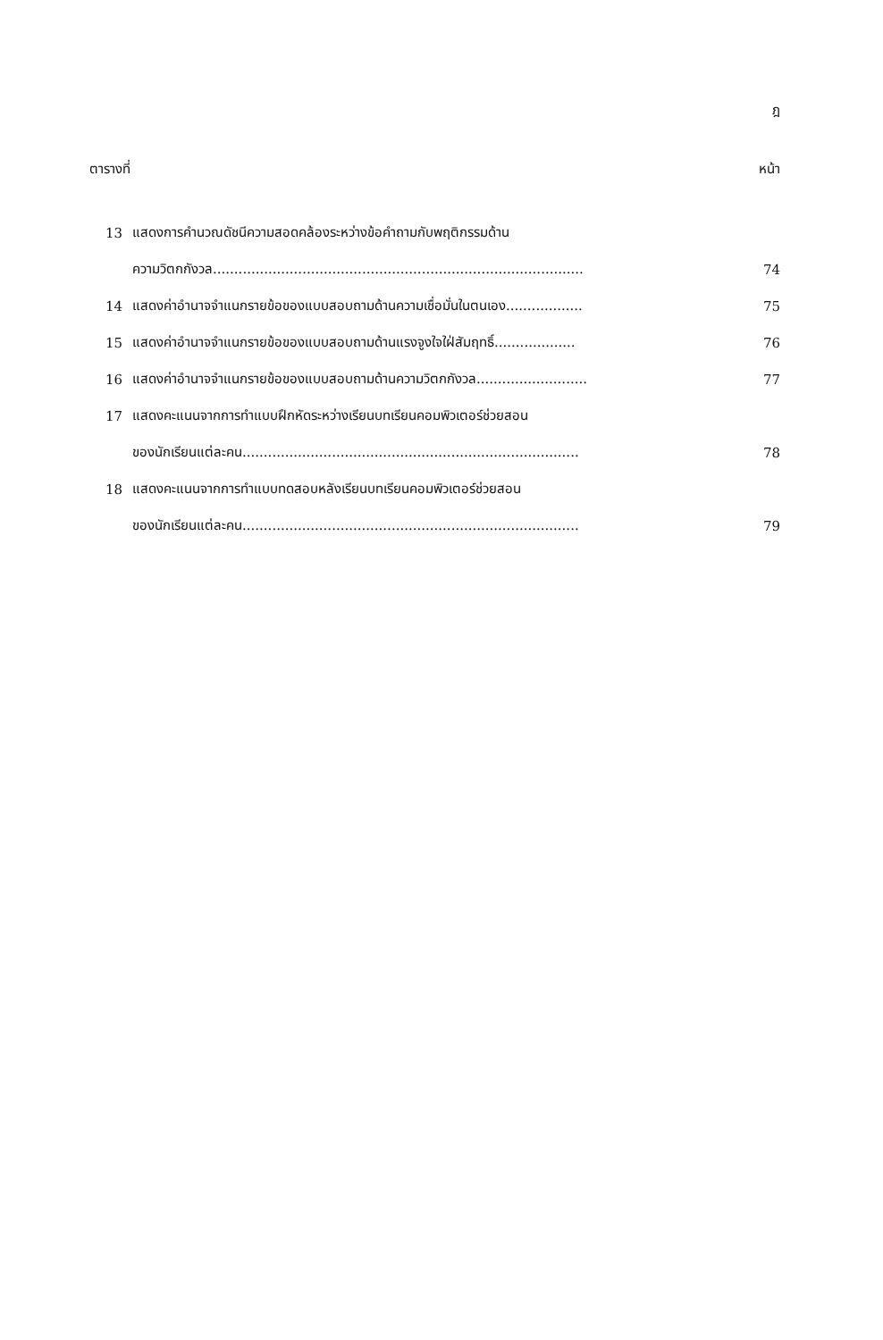ฎ
ตารางที่ หน้า
13 แสดงการคำนวณดัชนีความสอดคล้องระหว่างข้อคำถามกับพฤติกรรมด้าน
ความวิตกกังวล....................................................................................... 74
14 แสดงค่าอำนาจจำแนกรายข้อของแบบสอบถามด้านความเชื่อมั่นในตนเอง.................. 75
15 แสดงค่าอำนาจจำแนกรายข้อของแบบสอบถามด้านแรงจูงใจใฝ่สัมฤทธิ์................... 76
16 แสดงค่าอำนาจจำแนกรายข้อของแบบสอบถามด้านความวิตกกังวล.......................... 77
17 แสดงคะแนนจากการทำแบบฝึกหัดระหว่างเรียนบทเรียนคอมพิวเตอร์ช่วยสอน
ของนักเรียนแต่ละคน............................................................................... 78
18 แสดงคะแนนจากการทำแบบทดสอบหลังเรียนบทเรียนคอมพิวเตอร์ช่วยสอน
ของนักเรียนแต่ละคน............................................................................... 79